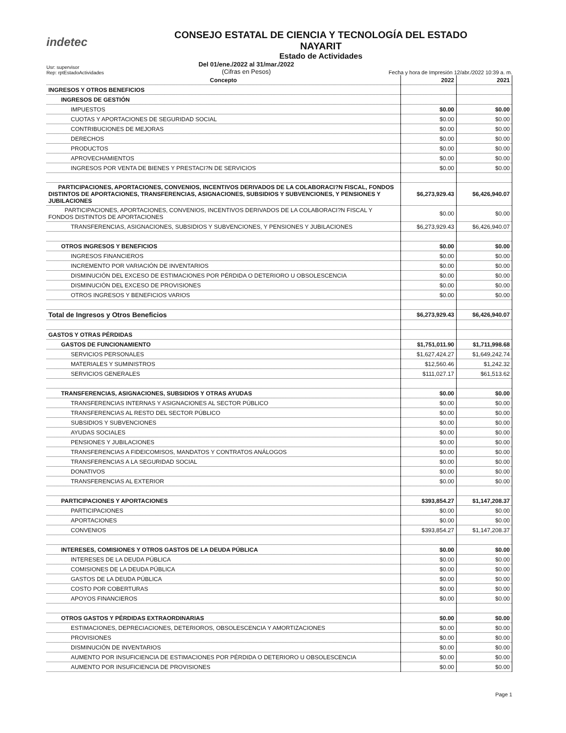indetec
CONSEJO ESTATAL DE CIENCIA Y TECNOLOGÍA DEL ESTADO
NAYARIT
Estado de Actividades
Usr: supervisor
Rep: rptEstadoActividades
Del 01/ene./2022 al 31/mar./2022
(Cifras en Pesos)
Fecha y hora de Impresión 12/abr./2022 10:39 a. m.
| Concepto | 2022 | 2021 |
| --- | --- | --- |
| INGRESOS Y OTROS BENEFICIOS | | |
| INGRESOS DE GESTIÓN | | |
| IMPUESTOS | $0.00 | $0.00 |
| CUOTAS Y APORTACIONES DE SEGURIDAD SOCIAL | $0.00 | $0.00 |
| CONTRIBUCIONES DE MEJORAS | $0.00 | $0.00 |
| DERECHOS | $0.00 | $0.00 |
| PRODUCTOS | $0.00 | $0.00 |
| APROVECHAMIENTOS | $0.00 | $0.00 |
| INGRESOS POR VENTA DE BIENES Y PRESTACI?N DE SERVICIOS | $0.00 | $0.00 |
| PARTICIPACIONES, APORTACIONES, CONVENIOS, INCENTIVOS DERIVADOS DE LA COLABORACI?N FISCAL, FONDOS DISTINTOS DE APORTACIONES, TRANSFERENCIAS, ASIGNACIONES, SUBSIDIOS Y SUBVENCIONES, Y PENSIONES Y JUBILACIONES | $6,273,929.43 | $6,426,940.07 |
| PARTICIPACIONES, APORTACIONES, CONVENIOS, INCENTIVOS DERIVADOS DE LA COLABORACI?N FISCAL Y FONDOS DISTINTOS DE APORTACIONES | $0.00 | $0.00 |
| TRANSFERENCIAS, ASIGNACIONES, SUBSIDIOS Y SUBVENCIONES, Y PENSIONES Y JUBILACIONES | $6,273,929.43 | $6,426,940.07 |
| OTROS INGRESOS Y BENEFICIOS | $0.00 | $0.00 |
| INGRESOS FINANCIEROS | $0.00 | $0.00 |
| INCREMENTO POR VARIACIÓN DE INVENTARIOS | $0.00 | $0.00 |
| DISMINUCIÓN DEL EXCESO DE ESTIMACIONES POR PÉRDIDA O DETERIORO U OBSOLESCENCIA | $0.00 | $0.00 |
| DISMINUCIÓN DEL EXCESO DE PROVISIONES | $0.00 | $0.00 |
| OTROS INGRESOS Y BENEFICIOS VARIOS | $0.00 | $0.00 |
| Total de Ingresos y Otros Beneficios | $6,273,929.43 | $6,426,940.07 |
| GASTOS Y OTRAS PÉRDIDAS | | |
| GASTOS DE FUNCIONAMIENTO | $1,751,011.90 | $1,711,998.68 |
| SERVICIOS PERSONALES | $1,627,424.27 | $1,649,242.74 |
| MATERIALES Y SUMINISTROS | $12,560.46 | $1,242.32 |
| SERVICIOS GENERALES | $111,027.17 | $61,513.62 |
| TRANSFERENCIAS, ASIGNACIONES, SUBSIDIOS Y OTRAS AYUDAS | $0.00 | $0.00 |
| TRANSFERENCIAS INTERNAS Y ASIGNACIONES AL SECTOR PÚBLICO | $0.00 | $0.00 |
| TRANSFERENCIAS AL RESTO DEL SECTOR PÚBLICO | $0.00 | $0.00 |
| SUBSIDIOS Y SUBVENCIONES | $0.00 | $0.00 |
| AYUDAS SOCIALES | $0.00 | $0.00 |
| PENSIONES Y JUBILACIONES | $0.00 | $0.00 |
| TRANSFERENCIAS A FIDEICOMISOS, MANDATOS Y CONTRATOS ANÁLOGOS | $0.00 | $0.00 |
| TRANSFERENCIAS A LA SEGURIDAD SOCIAL | $0.00 | $0.00 |
| DONATIVOS | $0.00 | $0.00 |
| TRANSFERENCIAS AL EXTERIOR | $0.00 | $0.00 |
| PARTICIPACIONES Y APORTACIONES | $393,854.27 | $1,147,208.37 |
| PARTICIPACIONES | $0.00 | $0.00 |
| APORTACIONES | $0.00 | $0.00 |
| CONVENIOS | $393,854.27 | $1,147,208.37 |
| INTERESES, COMISIONES Y OTROS GASTOS DE LA DEUDA PÚBLICA | $0.00 | $0.00 |
| INTERESES DE LA DEUDA PÚBLICA | $0.00 | $0.00 |
| COMISIONES DE LA DEUDA PÚBLICA | $0.00 | $0.00 |
| GASTOS DE LA DEUDA PÚBLICA | $0.00 | $0.00 |
| COSTO POR COBERTURAS | $0.00 | $0.00 |
| APOYOS FINANCIEROS | $0.00 | $0.00 |
| OTROS GASTOS Y PÉRDIDAS EXTRAORDINARIAS | $0.00 | $0.00 |
| ESTIMACIONES, DEPRECIACIONES, DETERIOROS, OBSOLESCENCIA Y AMORTIZACIONES | $0.00 | $0.00 |
| PROVISIONES | $0.00 | $0.00 |
| DISMINUCIÓN DE INVENTARIOS | $0.00 | $0.00 |
| AUMENTO POR INSUFICIENCIA DE ESTIMACIONES POR PÉRDIDA O DETERIORO U OBSOLESCENCIA | $0.00 | $0.00 |
| AUMENTO POR INSUFICIENCIA DE PROVISIONES | $0.00 | $0.00 |
Page 1